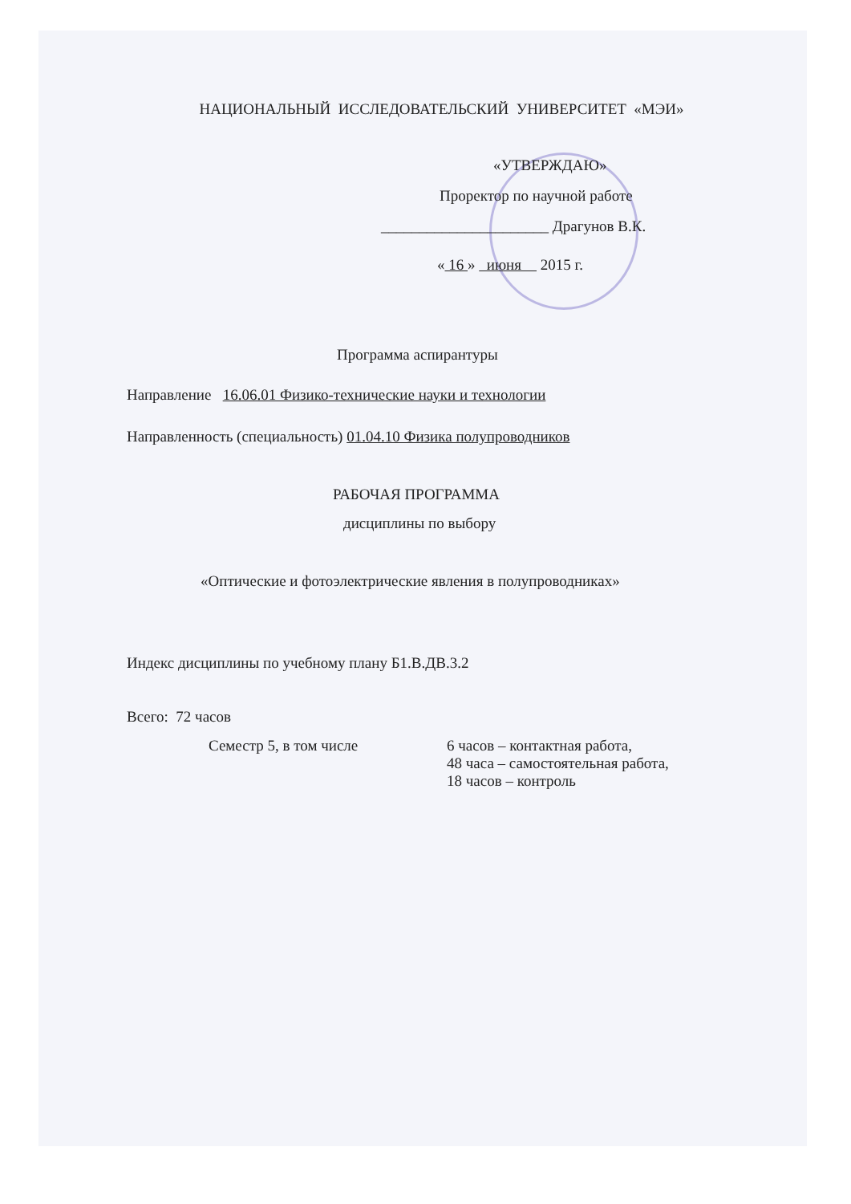НАЦИОНАЛЬНЫЙ ИССЛЕДОВАТЕЛЬСКИЙ УНИВЕРСИТЕТ «МЭИ»
«УТВЕРЖДАЮ»
Проректор по научной работе
______________________ Драгунов В.К.
« 16 » июня 2015 г.
Программа аспирантуры
Направление 16.06.01 Физико-технические науки и технологии
Направленность (специальность) 01.04.10 Физика полупроводников
РАБОЧАЯ ПРОГРАММА
дисциплины по выбору
«Оптические и фотоэлектрические явления в полупроводниках»
Индекс дисциплины по учебному плану Б1.В.ДВ.3.2
Всего: 72 часов
Семестр 5, в том числе 6 часов – контактная работа,
48 часа – самостоятельная работа,
18 часов – контроль